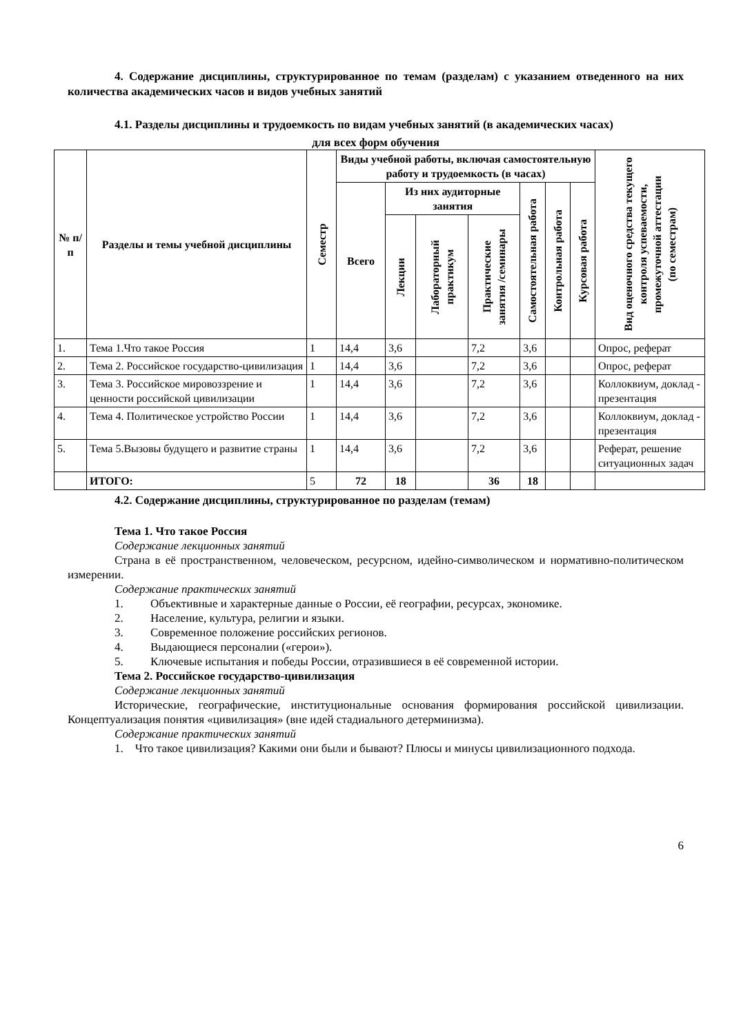4. Содержание дисциплины, структурированное по темам (разделам) с указанием отведенного на них количества академических часов и видов учебных занятий
4.1. Разделы дисциплины и трудоемкость по видам учебных занятий (в академических часах)
для всех форм обучения
| № п/ п | Разделы и темы учебной дисциплины | Семестр | Виды учебной работы, включая самостоятельную работу и трудоемкость (в часах) | | | | | | | Вид оценочного средства текущего контроля успеваемости, промежуточной аттестации (по семестрам) |
| --- | --- | --- | --- | --- | --- | --- | --- | --- | --- | --- |
| | | | Всего | Из них аудиторные занятия | | | Самостоятельная работа | Контрольная работа | Курсовая работа | |
| | | | | Лекции | Лабораторный практикум | Практические занятия /семинары | | | | |
| 1. | Тема 1.Что такое Россия | 1 | 14,4 | 3,6 | | 7,2 | 3,6 | | | Опрос, реферат |
| 2. | Тема 2. Российское государство-цивилизация | 1 | 14,4 | 3,6 | | 7,2 | 3,6 | | | Опрос, реферат |
| 3. | Тема 3. Российское мировоззрение и ценности российской цивилизации | 1 | 14,4 | 3,6 | | 7,2 | 3,6 | | | Коллоквиум, доклад - презентация |
| 4. | Тема 4. Политическое устройство России | 1 | 14,4 | 3,6 | | 7,2 | 3,6 | | | Коллоквиум, доклад - презентация |
| 5. | Тема 5.Вызовы будущего и развитие страны | 1 | 14,4 | 3,6 | | 7,2 | 3,6 | | | Реферат, решение ситуационных задач |
| | ИТОГО: | 5 | 72 | 18 | | 36 | 18 | | | |
4.2. Содержание дисциплины, структурированное по разделам (темам)
Тема 1. Что такое Россия
Содержание лекционных занятий
Страна в её пространственном, человеческом, ресурсном, идейно-символическом и нормативно-политическом измерении.
Содержание практических занятий
1. Объективные и характерные данные о России, её географии, ресурсах, экономике.
2. Население, культура, религии и языки.
3. Современное положение российских регионов.
4. Выдающиеся персоналии («герои»).
5. Ключевые испытания и победы России, отразившиеся в её современной истории.
Тема 2. Российское государство-цивилизация
Содержание лекционных занятий
Исторические, географические, институциональные основания формирования российской цивилизации. Концептуализация понятия «цивилизация» (вне идей стадиального детерминизма).
Содержание практических занятий
1. Что такое цивилизация? Какими они были и бывают? Плюсы и минусы цивилизационного подхода.
6